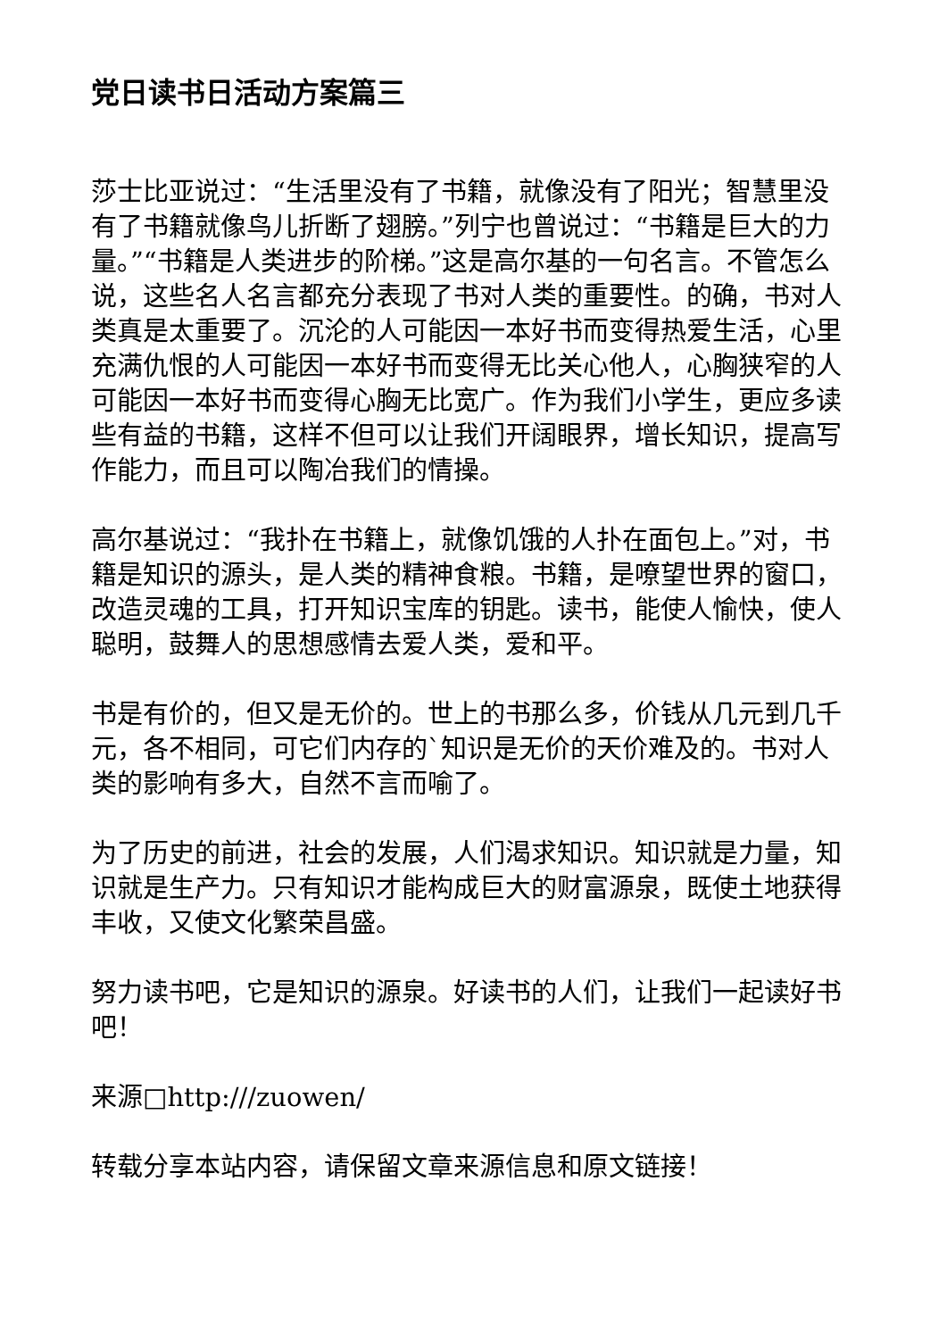党日读书日活动方案篇三
莎士比亚说过：“生活里没有了书籍，就像没有了阳光；智慧里没有了书籍就像鸟儿折断了翅膀。”列宁也曾说过：“书籍是巨大的力量。”“书籍是人类进步的阶梯。”这是高尔基的一句名言。不管怎么说，这些名人名言都充分表现了书对人类的重要性。的确，书对人类真是太重要了。沉沦的人可能因一本好书而变得热爱生活，心里充满仇恨的人可能因一本好书而变得无比关心他人，心胸狭窄的人可能因一本好书而变得心胸无比宽广。作为我们小学生，更应多读些有益的书籍，这样不但可以让我们开阔眼界，增长知识，提高写作能力，而且可以陶冶我们的情操。
高尔基说过：“我扑在书籍上，就像饥饿的人扑在面包上。”对，书籍是知识的源头，是人类的精神食粮。书籍，是嘹望世界的窗口，改造灵魂的工具，打开知识宝库的钥匙。读书，能使人愉快，使人聪明，鼓舞人的思想感情去爱人类，爱和平。
书是有价的，但又是无价的。世上的书那么多，价钱从几元到几千元，各不相同，可它们内存的`知识是无价的天价难及的。书对人类的影响有多大，自然不言而喻了。
为了历史的前进，社会的发展，人们渴求知识。知识就是力量，知识就是生产力。只有知识才能构成巨大的财富源泉，既使土地获得丰收，又使文化繁荣昌盛。
努力读书吧，它是知识的源泉。好读书的人们，让我们一起读好书吧！
来源□http:///zuowen/
转载分享本站内容，请保留文章来源信息和原文链接！